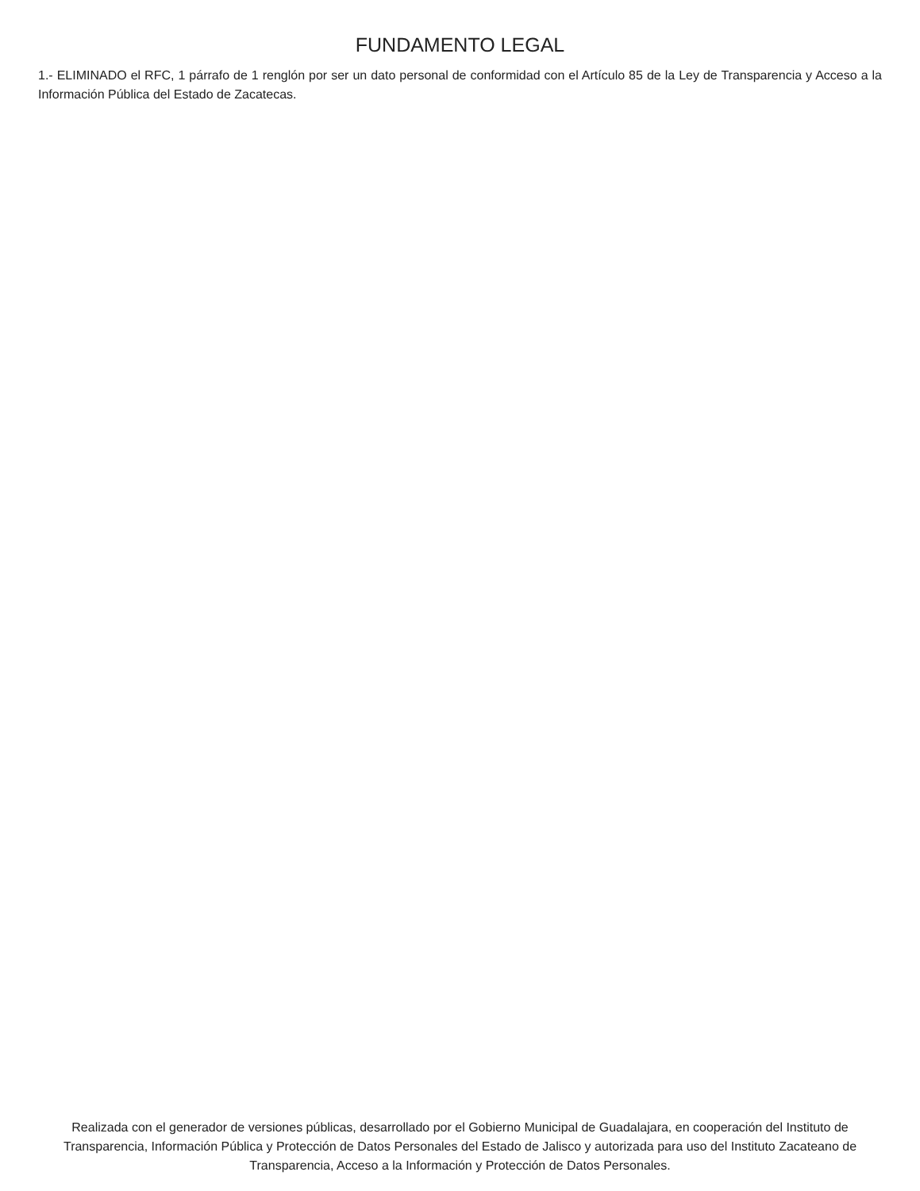FUNDAMENTO LEGAL
1.- ELIMINADO el RFC, 1 párrafo de 1 renglón por ser un dato personal de conformidad con el Artículo 85 de la Ley de Transparencia y Acceso a la Información Pública del Estado de Zacatecas.
Realizada con el generador de versiones públicas, desarrollado por el Gobierno Municipal de Guadalajara, en cooperación del Instituto de Transparencia, Información Pública y Protección de Datos Personales del Estado de Jalisco y autorizada para uso del Instituto Zacateano de Transparencia, Acceso a la Información y Protección de Datos Personales.